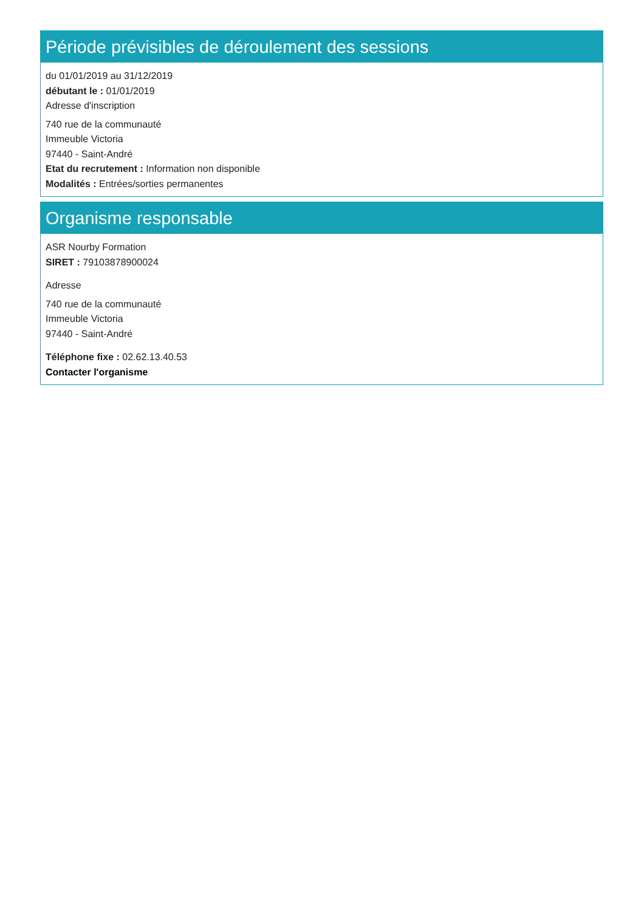Période prévisibles de déroulement des sessions
du 01/01/2019 au 31/12/2019
débutant le : 01/01/2019
Adresse d'inscription
740 rue de la communauté
Immeuble Victoria
97440 - Saint-André
Etat du recrutement : Information non disponible
Modalités : Entrées/sorties permanentes
Organisme responsable
ASR Nourby Formation
SIRET : 79103878900024
Adresse
740 rue de la communauté
Immeuble Victoria
97440 - Saint-André
Téléphone fixe : 02.62.13.40.53
Contacter l'organisme